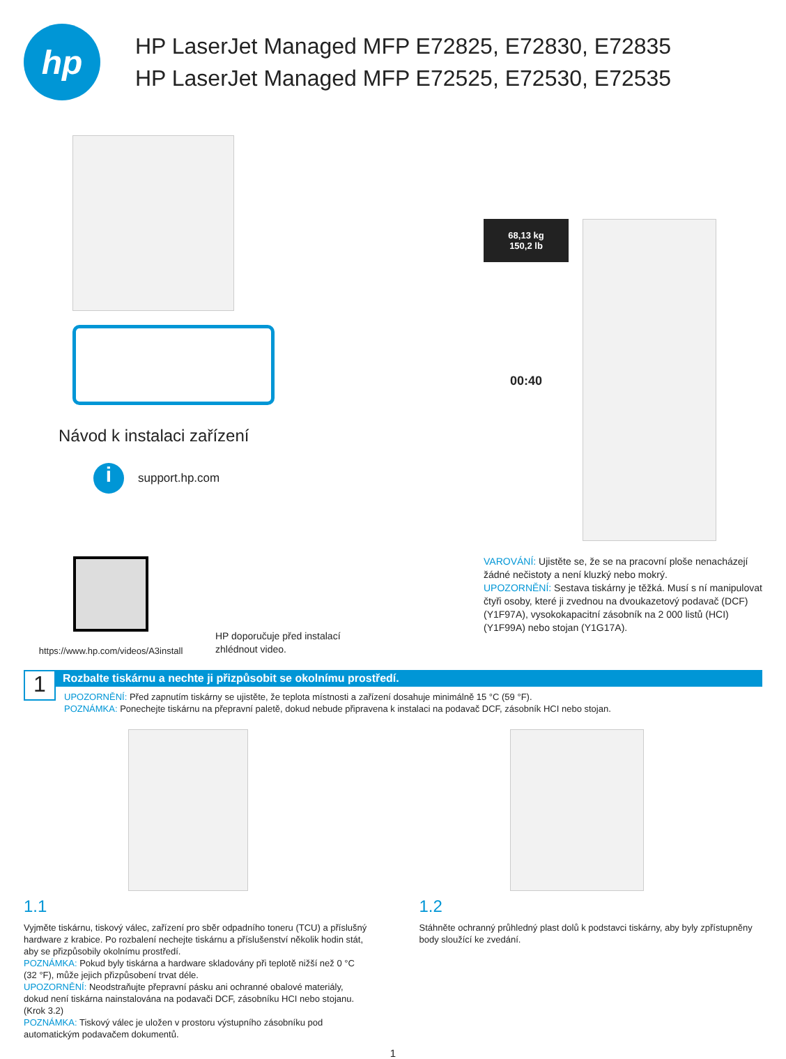hp
HP LaserJet Managed MFP E72825, E72830, E72835
HP LaserJet Managed MFP E72525, E72530, E72535
Návod k instalaci zařízení
i
support.hp.com
https://www.hp.com/videos/A3install
HP doporučuje před instalací
zhlédnout video.
68,13 kg
150,2 lb
00:40
VAROVÁNÍ: Ujistěte se, že se na pracovní ploše nenacházejí žádné nečistoty a není kluzký nebo mokrý.
UPOZORNĚNÍ: Sestava tiskárny je těžká. Musí s ní manipulovat čtyři osoby, které ji zvednou na dvoukazetový podavač (DCF) (Y1F97A), vysokokapacitní zásobník na 2 000 listů (HCI) (Y1F99A) nebo stojan (Y1G17A).
1
Rozbalte tiskárnu a nechte ji přizpůsobit se okolnímu prostředí.
UPOZORNĚNÍ: Před zapnutím tiskárny se ujistěte, že teplota místnosti a zařízení dosahuje minimálně 15 °C (59 °F).
POZNÁMKA: Ponechejte tiskárnu na přepravní paletě, dokud nebude připravena k instalaci na podavač DCF, zásobník HCI nebo stojan.
1.1
Vyjměte tiskárnu, tiskový válec, zařízení pro sběr odpadního toneru (TCU) a příslušný hardware z krabice. Po rozbalení nechejte tiskárnu a příslušenství několik hodin stát, aby se přizpůsobily okolnímu prostředí.
POZNÁMKA: Pokud byly tiskárna a hardware skladovány při teplotě nižší než 0 °C (32 °F), může jejich přizpůsobení trvat déle.
UPOZORNĚNÍ: Neodstraňujte přepravní pásku ani ochranné obalové materiály, dokud není tiskárna nainstalována na podavači DCF, zásobníku HCI nebo stojanu. (Krok 3.2)
POZNÁMKA: Tiskový válec je uložen v prostoru výstupního zásobníku pod automatickým podavačem dokumentů.
1.2
Stáhněte ochranný průhledný plast dolů k podstavci tiskárny, aby byly zpřístupněny body sloužící ke zvedání.
1